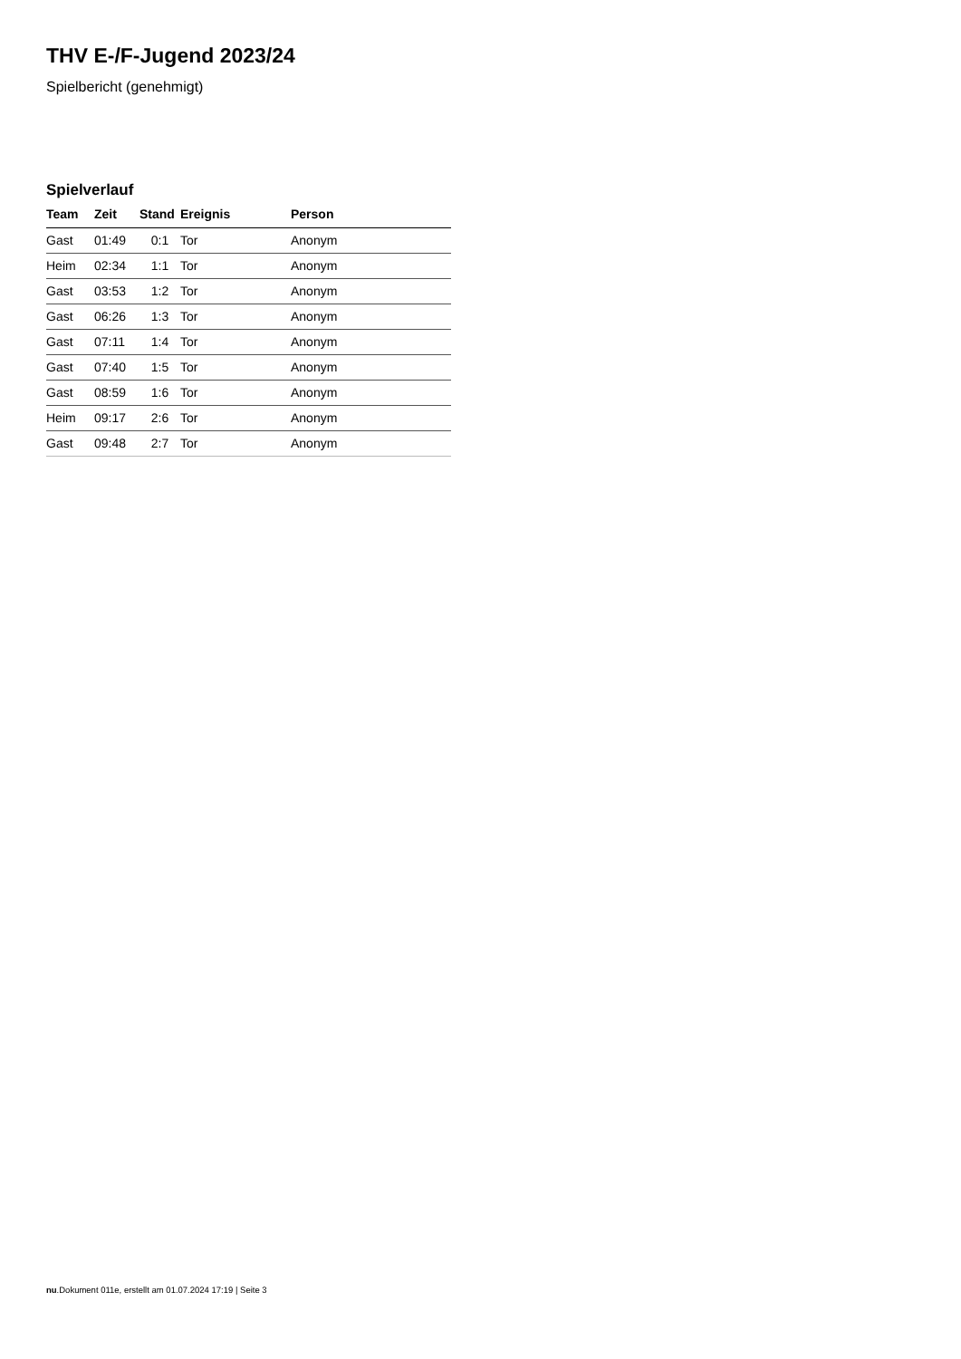THV E-/F-Jugend 2023/24
Spielbericht (genehmigt)
Spielverlauf
| Team | Zeit | Stand | Ereignis | Person |
| --- | --- | --- | --- | --- |
| Gast | 01:49 | 0:1 | Tor | Anonym |
| Heim | 02:34 | 1:1 | Tor | Anonym |
| Gast | 03:53 | 1:2 | Tor | Anonym |
| Gast | 06:26 | 1:3 | Tor | Anonym |
| Gast | 07:11 | 1:4 | Tor | Anonym |
| Gast | 07:40 | 1:5 | Tor | Anonym |
| Gast | 08:59 | 1:6 | Tor | Anonym |
| Heim | 09:17 | 2:6 | Tor | Anonym |
| Gast | 09:48 | 2:7 | Tor | Anonym |
nu.Dokument 011e, erstellt am 01.07.2024 17:19 | Seite 3